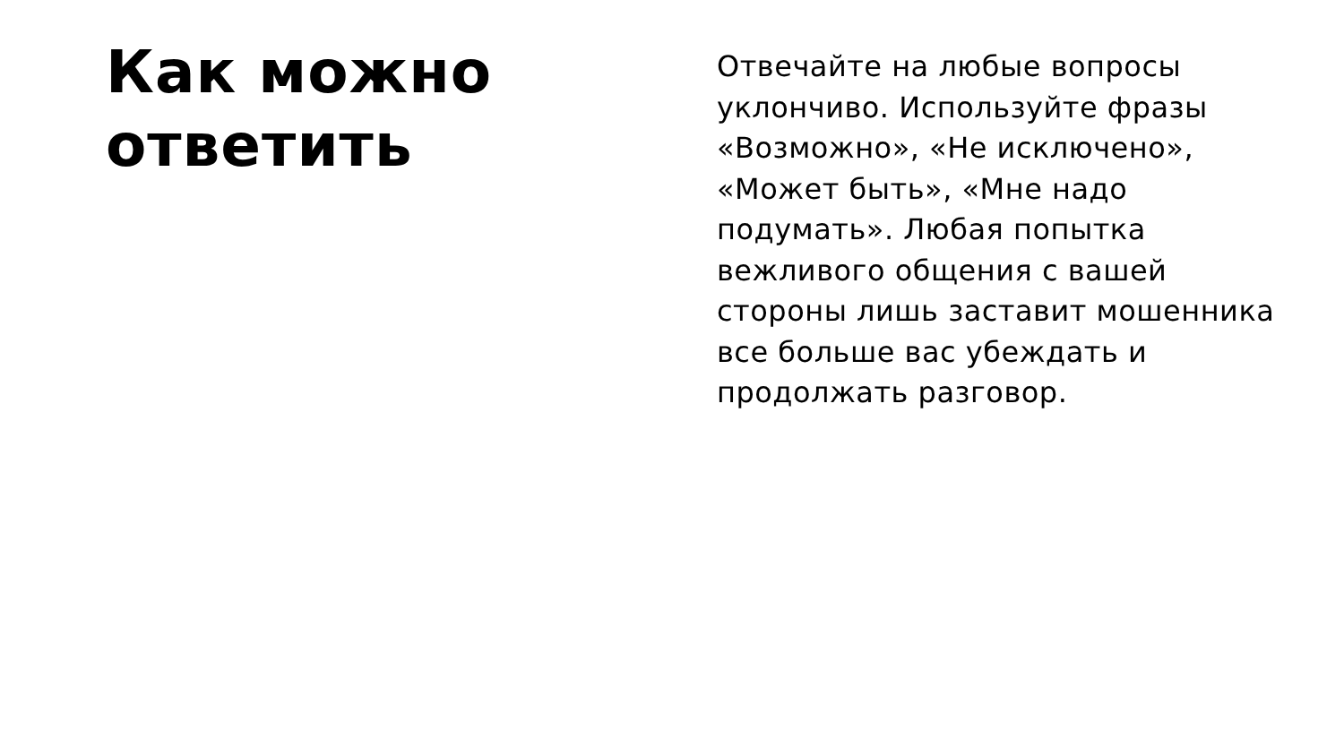Как можно ответить
Отвечайте на любые вопросы уклончиво. Используйте фразы «Возможно», «Не исключено», «Может быть», «Мне надо подумать». Любая попытка вежливого общения с вашей стороны лишь заставит мошенника все больше вас убеждать и продолжать разговор.